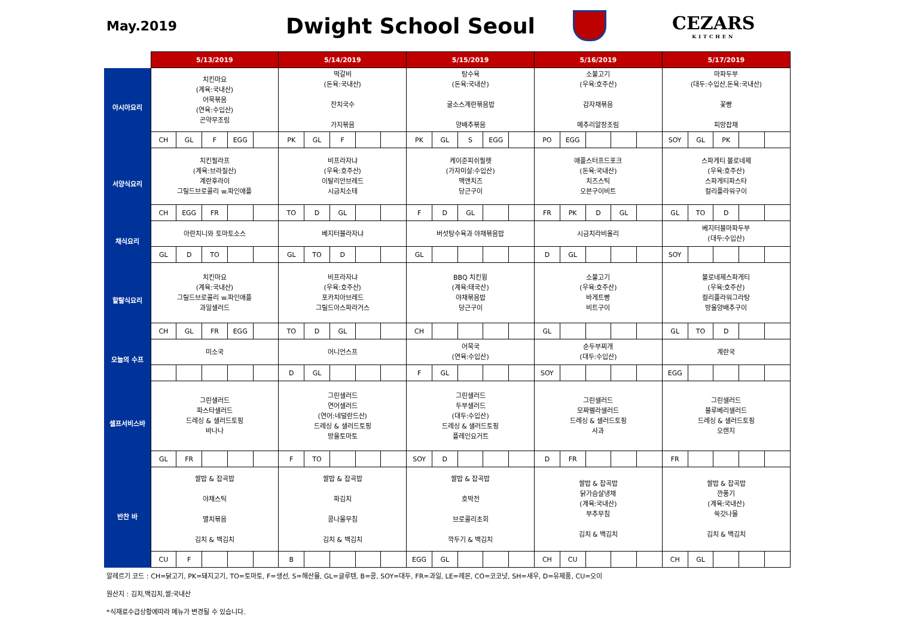May.2019
Dwight School Seoul
CEZARS
KITCHEN
| | 5/13/2019 | | | | | 5/14/2019 | | | | | 5/15/2019 | | | | | 5/16/2019 | | | | | 5/17/2019 | | | | |
| 아시아요리 | 치킨마요 (계육:국내산) 어묵볶음 (연육:수입산) 곤약무조림 | | | | | 떡갈비 (돈육:국내산) 잔치국수 가지볶음 | | | | | 탕수육 (돈육:국내산) 굴소스계란볶음밥 양배추볶음 | | | | | 소불고기 (우육:호주산) 감자채볶음 메추리알장조림 | | | | | 마파두부 (대두:수입산,돈육:국내산) 꽃빵 피망잡채 | | | | |
| | CH | GL | F | EGG | | PK | GL | F | | | PK | GL | S | EGG | | PO | EGG | | | | SOY | GL | PK | | |
| 서양식요리 | 치킨필라프 (계육:브라질산) 계란후라이 그릴드브로콜리 w.파인애플 | | | | | 비프라자냐 (우육:호주산) 이탈리안브레드 시금치소테 | | | | | 케이준피쉬필렛 (가자미살:수입산) 맥앤치즈 당근구이 | | | | | 애플스터프드포크 (돈육:국내산) 치즈스틱 오븐구이비트 | | | | | 스파게티 볼로네제 (우육:호주산) 스파게티파스타 컬리플라워구이 | | | | |
| | CH | EGG | FR | | | TO | D | GL | | | F | D | GL | | | FR | PK | D | GL | | GL | TO | D | | |
| 채식요리 | 아란치니와 토마토소스 | | | | | 베지터블라자냐 | | | | | 버섯탕수육과 야채볶음밥 | | | | | 시금치라비올리 | | | | | 베지터블마파두부 (대두:수입산) | | | | |
| | GL | D | TO | | | GL | TO | D | | | GL | | | | | D | GL | | | | SOY | | | | |
| 할랄식요리 | 치킨마요 (계육:국내산) 그릴드브로콜리 w.파인애플 과일샐러드 | | | | | 비프라자냐 (우육:호주산) 포카치아브레드 그릴드아스파라거스 | | | | | BBQ 치킨윙 (계육:태국산) 야채볶음밥 당근구이 | | | | | 소불고기 (우육:호주산) 바게트빵 비트구이 | | | | | 볼로네제스파게티 (우육:호주산) 컬리플라워그라탕 방울양배추구이 | | | | |
| | CH | GL | FR | EGG | | TO | D | GL | | | CH | | | | | GL | | | | | GL | TO | D | | |
| 오늘의 수프 | 미소국 | | | | | 어니언스프 | | | | | 어묵국 (연육:수입산) | | | | | 순두부찌개 (대두:수입산) | | | | | 계란국 | | | | |
| | | | | | | D | GL | | | | F | GL | | | | SOY | | | | | EGG | | | | |
| 셀프서비스바 | 그린샐러드 파스타샐러드 드레싱 & 샐러드토핑 바나나 | | | | | 그린샐러드 연어샐러드 (연어:네덜란드산) 드레싱 & 샐러드토핑 방울토마토 | | | | | 그린샐러드 두부샐러드 (대두:수입산) 드레싱 & 샐러드토핑 플레인요거트 | | | | | 그린샐러드 모짜렐라샐러드 드레싱 & 샐러드토핑 사과 | | | | | 그린샐러드 블루베리샐러드 드레싱 & 샐러드토핑 오렌지 | | | | |
| | GL | FR | | | | F | TO | | | | SOY | D | | | | D | FR | | | | FR | | | | |
| 반찬 바 | 쌀밥 & 잡곡밥 야채스틱 멸치볶음 김치 & 백김치 | | | | | 쌀밥 & 잡곡밥 파김치 콩나물무침 김치 & 백김치 | | | | | 쌀밥 & 잡곡밥 호박전 브로콜리초회 깍두기 & 백김치 | | | | | 쌀밥 & 잡곡밥 닭가슴살냉채 (계육:국내산) 부추무침 김치 & 백김치 | | | | | 쌀밥 & 잡곡밥 깐풍기 (계육:국내산) 쑥갓나물 김치 & 백김치 | | | | |
| | CU | F | | | | B | | | | | EGG | GL | | | | CH | CU | | | | CH | GL | | | |
알레르기 코드 : CH=닭고기, PK=돼지고기, TO=토마토, F=생선, S=해산물, GL=글루텐, B=콩, SOY=대두, FR=과일, LE=레몬, CO=코코넛, SH=새우, D=유제품, CU=오이
원산지 : 김치,백김치,쌀:국내산
*식재료수급상황에따라 메뉴가 변경될 수 있습니다.